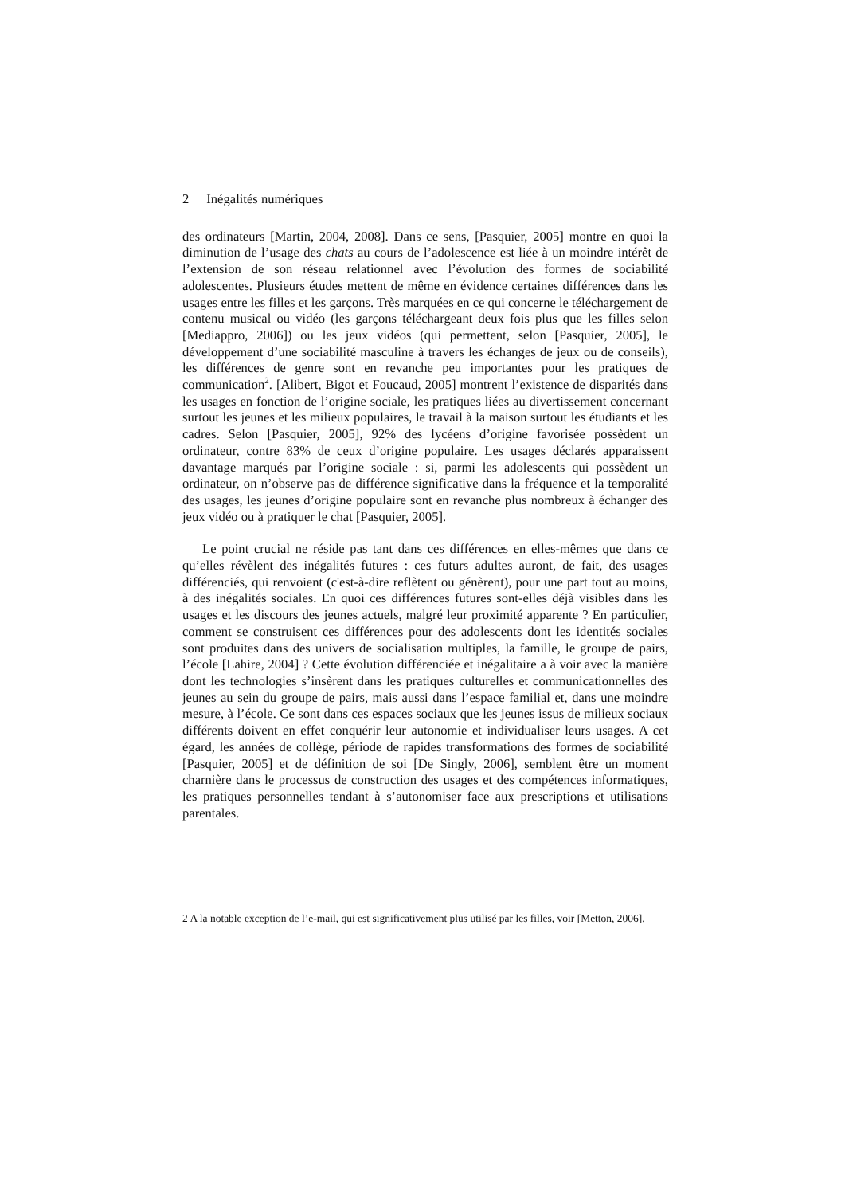2 Inégalités numériques
des ordinateurs [Martin, 2004, 2008]. Dans ce sens, [Pasquier, 2005] montre en quoi la diminution de l’usage des chats au cours de l’adolescence est liée à un moindre intérêt de l’extension de son réseau relationnel avec l’évolution des formes de sociabilité adolescentes. Plusieurs études mettent de même en évidence certaines différences dans les usages entre les filles et les garçons. Très marquées en ce qui concerne le téléchargement de contenu musical ou vidéo (les garçons téléchargeant deux fois plus que les filles selon [Mediappro, 2006]) ou les jeux vidéos (qui permettent, selon [Pasquier, 2005], le développement d’une sociabilité masculine à travers les échanges de jeux ou de conseils), les différences de genre sont en revanche peu importantes pour les pratiques de communication<sup>2</sup>. [Alibert, Bigot et Foucaud, 2005] montrent l’existence de disparités dans les usages en fonction de l’origine sociale, les pratiques liées au divertissement concernant surtout les jeunes et les milieux populaires, le travail à la maison surtout les étudiants et les cadres. Selon [Pasquier, 2005], 92% des lycéens d’origine favorisée possèdent un ordinateur, contre 83% de ceux d’origine populaire. Les usages déclarés apparaissent davantage marqués par l’origine sociale : si, parmi les adolescents qui possèdent un ordinateur, on n’observe pas de différence significative dans la fréquence et la temporalité des usages, les jeunes d’origine populaire sont en revanche plus nombreux à échanger des jeux vidéo ou à pratiquer le chat [Pasquier, 2005].
Le point crucial ne réside pas tant dans ces différences en elles-mêmes que dans ce qu’elles révèlent des inégalités futures : ces futurs adultes auront, de fait, des usages différenciés, qui renvoient (c'est-à-dire reflètent ou génèrent), pour une part tout au moins, à des inégalités sociales. En quoi ces différences futures sont-elles déjà visibles dans les usages et les discours des jeunes actuels, malgré leur proximité apparente ? En particulier, comment se construisent ces différences pour des adolescents dont les identités sociales sont produites dans des univers de socialisation multiples, la famille, le groupe de pairs, l’école [Lahire, 2004] ? Cette évolution différenciée et inégalitaire a à voir avec la manière dont les technologies s’insèrent dans les pratiques culturelles et communicationnelles des jeunes au sein du groupe de pairs, mais aussi dans l’espace familial et, dans une moindre mesure, à l’école. Ce sont dans ces espaces sociaux que les jeunes issus de milieux sociaux différents doivent en effet conquérir leur autonomie et individualiser leurs usages. A cet égard, les années de collège, période de rapides transformations des formes de sociabilité [Pasquier, 2005] et de définition de soi [De Singly, 2006], semblent être un moment charnière dans le processus de construction des usages et des compétences informatiques, les pratiques personnelles tendant à s’autonomiser face aux prescriptions et utilisations parentales.
2 A la notable exception de l’e-mail, qui est significativement plus utilisé par les filles, voir [Metton, 2006].